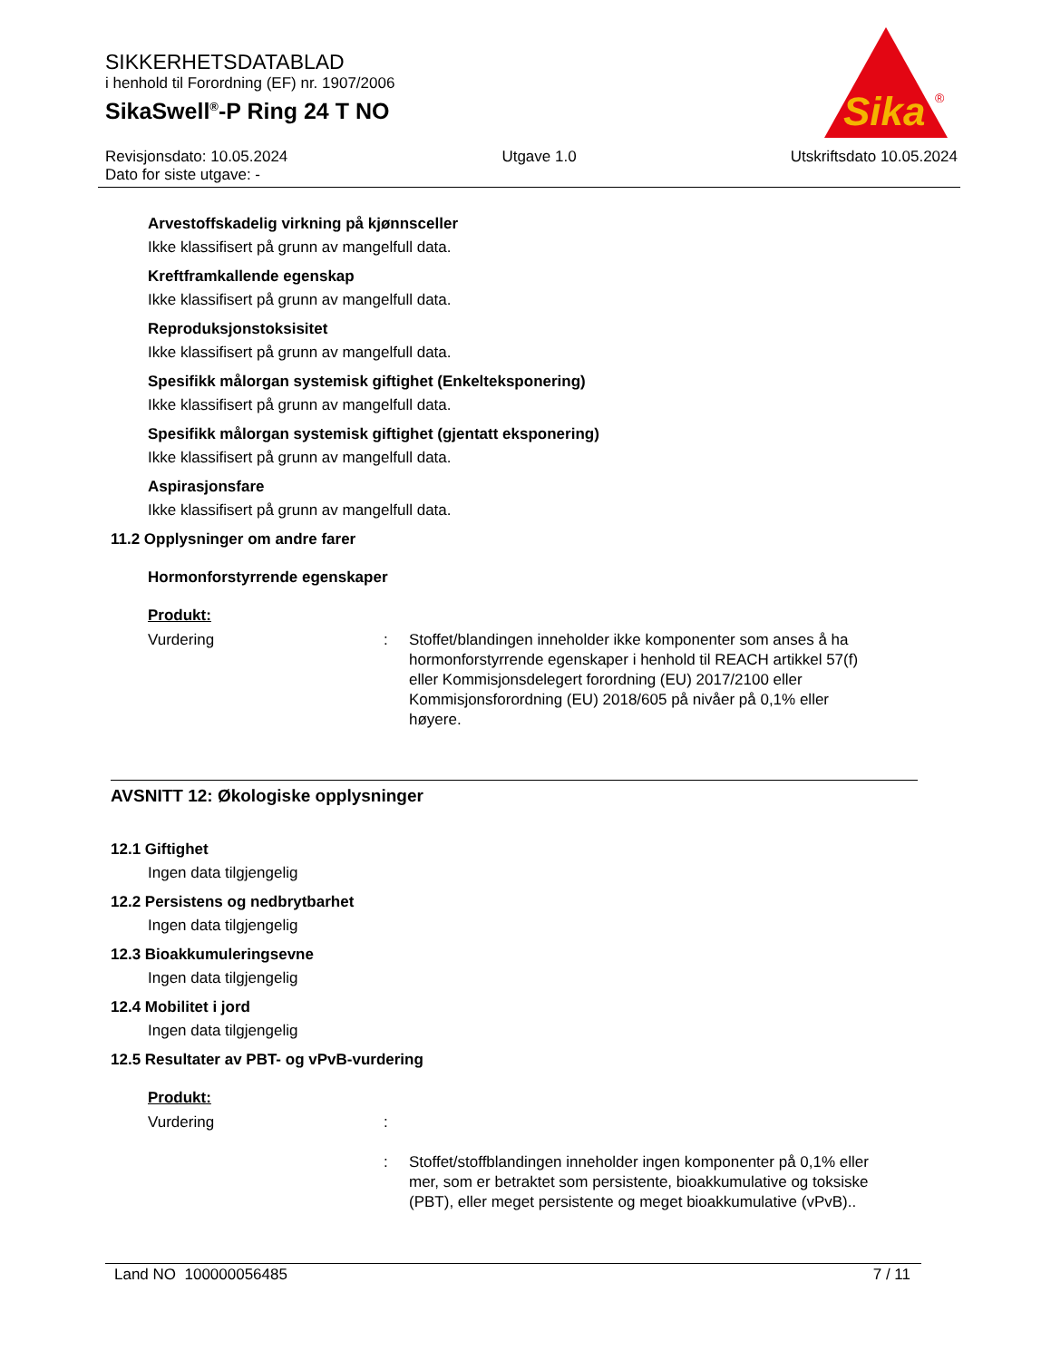SIKKERHETSDATABLAD
i henhold til Forordning (EF) nr. 1907/2006
SikaSwell<sup>®</sup>-P Ring 24 T NO
Revisjonsdato: 10.05.2024
Dato for siste utgave: -
Utgave 1.0 Utskriftsdato 10.05.2024
Sika
®
Arvestoffskadelig virkning på kjønnsceller
Ikke klassifisert på grunn av mangelfull data.
Kreftframkallende egenskap
Ikke klassifisert på grunn av mangelfull data.
Reproduksjonstoksisitet
Ikke klassifisert på grunn av mangelfull data.
Spesifikk målorgan systemisk giftighet (Enkelteksponering)
Ikke klassifisert på grunn av mangelfull data.
Spesifikk målorgan systemisk giftighet (gjentatt eksponering)
Ikke klassifisert på grunn av mangelfull data.
Aspirasjonsfare
Ikke klassifisert på grunn av mangelfull data.
11.2 Opplysninger om andre farer
Hormonforstyrrende egenskaper
Produkt:
Vurdering : Stoffet/blandingen inneholder ikke komponenter som anses å ha hormonforstyrrende egenskaper i henhold til REACH artikkel 57(f) eller Kommisjonsdelegert forordning (EU) 2017/2100 eller Kommisjonsforordning (EU) 2018/605 på nivåer på 0,1% eller høyere.
AVSNITT 12: Økologiske opplysninger
12.1 Giftighet
Ingen data tilgjengelig
12.2 Persistens og nedbrytbarhet
Ingen data tilgjengelig
12.3 Bioakkumuleringsevne
Ingen data tilgjengelig
12.4 Mobilitet i jord
Ingen data tilgjengelig
12.5 Resultater av PBT- og vPvB-vurdering
Produkt:
Vurdering :
: Stoffet/stoffblandingen inneholder ingen komponenter på 0,1% eller mer, som er betraktet som persistente, bioakkumulative og toksiske (PBT), eller meget persistente og meget bioakkumulative (vPvB)..
Land NO 100000056485 7 / 11